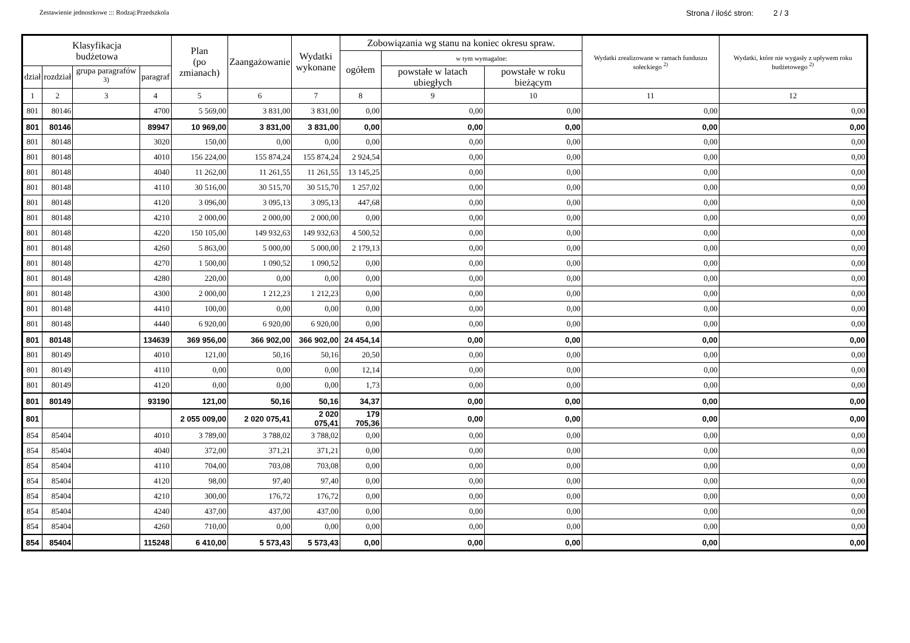Zestawienie jednostkowe ::: Rodzaj:Przedszkola Strona / ilość stron: 2 / 3
| Klasyfikacja budżetowa | | | | Plan (po zmianach) | Zaangażowanie | Wydatki wykonane | Zobowiązania wg stanu na koniec okresu spraw. | | | Wydatki zrealizowane w ramach funduszu sołeckiego <sup>2)</sup> | Wydatki, które nie wygasły z upływem roku budżetowego <sup>2)</sup> |
| --- | --- | --- | --- | --- | --- | --- | --- | --- | --- | --- | --- |
| | | | | | | | ogółem | w tym wymagalne: | | | |
| dział | rozdział | grupa paragrafów <sup>3)</sup> | paragraf | | | | | powstałe w latach ubiegłych | powstałe w roku bieżącym | | |
| 1 | 2 | 3 | 4 | 5 | 6 | 7 | 8 | 9 | 10 | 11 | 12 |
| 801 | 80146 | | 4700 | 5 569,00 | 3 831,00 | 3 831,00 | 0,00 | 0,00 | 0,00 | 0,00 | 0,00 |
| 801 | 80146 | | 89947 | 10 969,00 | 3 831,00 | 3 831,00 | 0,00 | 0,00 | 0,00 | 0,00 | 0,00 |
| 801 | 80148 | | 3020 | 150,00 | 0,00 | 0,00 | 0,00 | 0,00 | 0,00 | 0,00 | 0,00 |
| 801 | 80148 | | 4010 | 156 224,00 | 155 874,24 | 155 874,24 | 2 924,54 | 0,00 | 0,00 | 0,00 | 0,00 |
| 801 | 80148 | | 4040 | 11 262,00 | 11 261,55 | 11 261,55 | 13 145,25 | 0,00 | 0,00 | 0,00 | 0,00 |
| 801 | 80148 | | 4110 | 30 516,00 | 30 515,70 | 30 515,70 | 1 257,02 | 0,00 | 0,00 | 0,00 | 0,00 |
| 801 | 80148 | | 4120 | 3 096,00 | 3 095,13 | 3 095,13 | 447,68 | 0,00 | 0,00 | 0,00 | 0,00 |
| 801 | 80148 | | 4210 | 2 000,00 | 2 000,00 | 2 000,00 | 0,00 | 0,00 | 0,00 | 0,00 | 0,00 |
| 801 | 80148 | | 4220 | 150 105,00 | 149 932,63 | 149 932,63 | 4 500,52 | 0,00 | 0,00 | 0,00 | 0,00 |
| 801 | 80148 | | 4260 | 5 863,00 | 5 000,00 | 5 000,00 | 2 179,13 | 0,00 | 0,00 | 0,00 | 0,00 |
| 801 | 80148 | | 4270 | 1 500,00 | 1 090,52 | 1 090,52 | 0,00 | 0,00 | 0,00 | 0,00 | 0,00 |
| 801 | 80148 | | 4280 | 220,00 | 0,00 | 0,00 | 0,00 | 0,00 | 0,00 | 0,00 | 0,00 |
| 801 | 80148 | | 4300 | 2 000,00 | 1 212,23 | 1 212,23 | 0,00 | 0,00 | 0,00 | 0,00 | 0,00 |
| 801 | 80148 | | 4410 | 100,00 | 0,00 | 0,00 | 0,00 | 0,00 | 0,00 | 0,00 | 0,00 |
| 801 | 80148 | | 4440 | 6 920,00 | 6 920,00 | 6 920,00 | 0,00 | 0,00 | 0,00 | 0,00 | 0,00 |
| 801 | 80148 | | 134639 | 369 956,00 | 366 902,00 | 366 902,00 | 24 454,14 | 0,00 | 0,00 | 0,00 | 0,00 |
| 801 | 80149 | | 4010 | 121,00 | 50,16 | 50,16 | 20,50 | 0,00 | 0,00 | 0,00 | 0,00 |
| 801 | 80149 | | 4110 | 0,00 | 0,00 | 0,00 | 12,14 | 0,00 | 0,00 | 0,00 | 0,00 |
| 801 | 80149 | | 4120 | 0,00 | 0,00 | 0,00 | 1,73 | 0,00 | 0,00 | 0,00 | 0,00 |
| 801 | 80149 | | 93190 | 121,00 | 50,16 | 50,16 | 34,37 | 0,00 | 0,00 | 0,00 | 0,00 |
| 801 | | | | 2 055 009,00 | 2 020 075,41 | 2 020 075,41 | 179 705,36 | 0,00 | 0,00 | 0,00 | 0,00 |
| 854 | 85404 | | 4010 | 3 789,00 | 3 788,02 | 3 788,02 | 0,00 | 0,00 | 0,00 | 0,00 | 0,00 |
| 854 | 85404 | | 4040 | 372,00 | 371,21 | 371,21 | 0,00 | 0,00 | 0,00 | 0,00 | 0,00 |
| 854 | 85404 | | 4110 | 704,00 | 703,08 | 703,08 | 0,00 | 0,00 | 0,00 | 0,00 | 0,00 |
| 854 | 85404 | | 4120 | 98,00 | 97,40 | 97,40 | 0,00 | 0,00 | 0,00 | 0,00 | 0,00 |
| 854 | 85404 | | 4210 | 300,00 | 176,72 | 176,72 | 0,00 | 0,00 | 0,00 | 0,00 | 0,00 |
| 854 | 85404 | | 4240 | 437,00 | 437,00 | 437,00 | 0,00 | 0,00 | 0,00 | 0,00 | 0,00 |
| 854 | 85404 | | 4260 | 710,00 | 0,00 | 0,00 | 0,00 | 0,00 | 0,00 | 0,00 | 0,00 |
| 854 | 85404 | | 115248 | 6 410,00 | 5 573,43 | 5 573,43 | 0,00 | 0,00 | 0,00 | 0,00 | 0,00 |